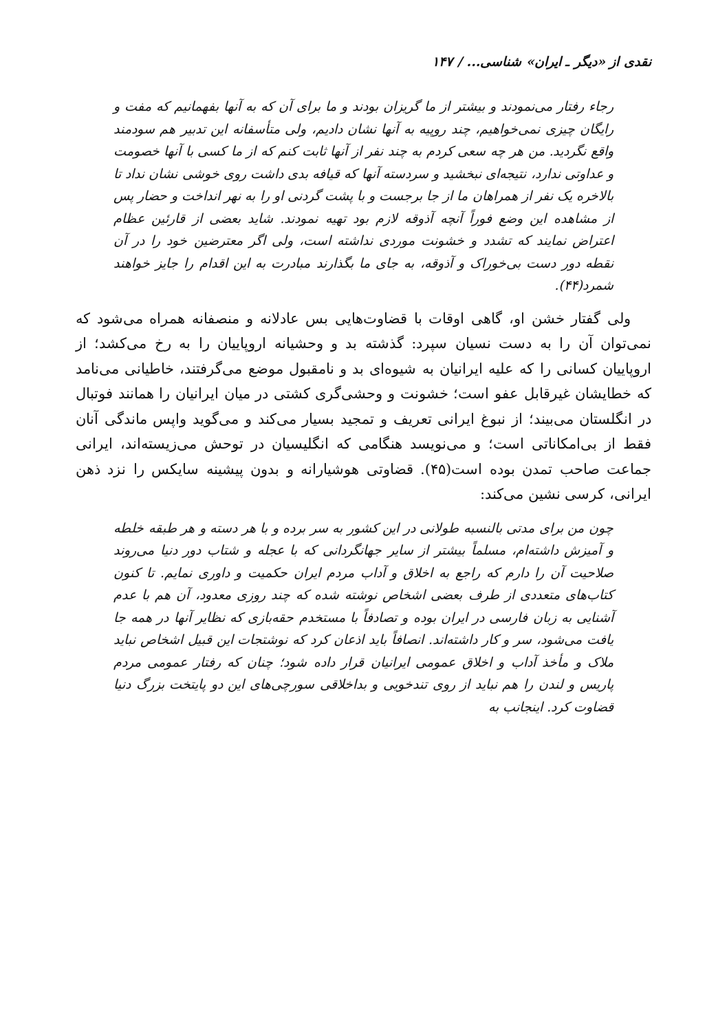نقدی از «دیگر ـ ایران» شناسی... / ۱۴۷
رجاء رفتار می‌نمودند و بیشتر از ما گریزان بودند و ما برای آن که به آنها بفهمانیم که مفت و رایگان چیزی نمی‌خواهیم، چند روپیه به آنها نشان دادیم، ولی متأسفانه این تدبیر هم سودمند واقع نگردید. من هر چه سعی کردم به چند نفر از آنها ثابت کنم که از ما کسی با آنها خصومت و عداوتی ندارد، نتیجه‌ای نبخشید و سردسته آنها که قیافه بدی داشت روی خوشی نشان نداد تا بالاخره یک نفر از همراهان ما از جا برجست و با پشت گردنی او را به نهر انداخت و حضار پس از مشاهده این وضع فوراً آنچه آذوقه لازم بود تهیه نمودند. شاید بعضی از قارئین عظام اعتراض نمایند که تشدد و خشونت موردی نداشته است، ولی اگر معترضین خود را در آن نقطه دور دست بی‌خوراک و آذوقه، به جای ما بگذارند مبادرت به این اقدام را جایز خواهند شمرد(۴۴).
ولی گفتار خشن او، گاهی اوقات با قضاوت‌هایی بس عادلانه و منصفانه همراه می‌شود که نمی‌توان آن را به دست نسیان سپرد: گذشته بد و وحشیانه اروپاییان را به رخ می‌کشد؛ از اروپاییان کسانی را که علیه ایرانیان به شیوه‌ای بد و نامقبول موضع می‌گرفتند، خاطیانی می‌نامد که خطایشان غیرقابل عفو است؛ خشونت و وحشی‌گری کشتی در میان ایرانیان را همانند فوتبال در انگلستان می‌بیند؛ از نبوغ ایرانی تعریف و تمجید بسیار می‌کند و می‌گوید واپس ماندگی آنان فقط از بی‌امکاناتی است؛ و می‌نویسد هنگامی که انگلیسیان در توحش می‌زیسته‌اند، ایرانی جماعت صاحب تمدن بوده است(۴۵). قضاوتی هوشیارانه و بدون پیشینه سایکس را نزد ذهن ایرانی، کرسی نشین می‌کند:
چون من برای مدتی بالنسبه طولانی در این کشور به سر برده و با هر دسته و هر طبقه خلطه و آمیزش داشته‌ام، مسلماً بیشتر از سایر جهانگردانی که با عجله و شتاب دور دنیا می‌روند صلاحیت آن را دارم که راجع به اخلاق و آداب مردم ایران حکمیت و داوری نمایم. تا کنون کتاب‌های متعددی از طرف بعضی اشخاص نوشته شده که چند روزی معدود، آن هم با عدم آشنایی به زبان فارسی در ایران بوده و تصادفاً با مستخدم حقه‌بازی که نظایر آنها در همه جا یافت می‌شود، سر و کار داشته‌اند. انصافاً باید اذعان کرد که نوشتجات این قبیل اشخاص نباید ملاک و مأخذ آداب و اخلاق عمومی ایرانیان قرار داده شود؛ چنان که رفتار عمومی مردم پاریس و لندن را هم نباید از روی تندخویی و بداخلاقی سورچی‌های این دو پایتخت بزرگ دنیا قضاوت کرد. اینجانب به